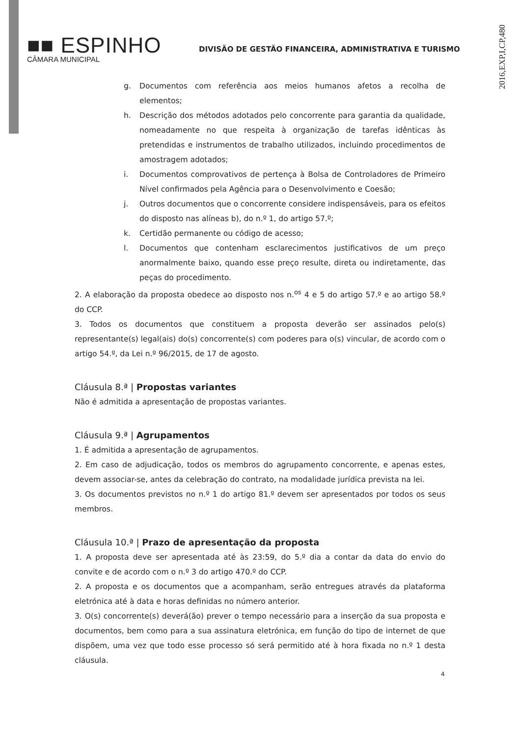2016,EXP,I,CP,480
■■ ESPINHO
CÂMARA MUNICIPAL
DIVISÃO DE GESTÃO FINANCEIRA, ADMINISTRATIVA E TURISMO
g. Documentos com referência aos meios humanos afetos a recolha de elementos;
h. Descrição dos métodos adotados pelo concorrente para garantia da qualidade, nomeadamente no que respeita à organização de tarefas idênticas às pretendidas e instrumentos de trabalho utilizados, incluindo procedimentos de amostragem adotados;
i. Documentos comprovativos de pertença à Bolsa de Controladores de Primeiro Nível confirmados pela Agência para o Desenvolvimento e Coesão;
j. Outros documentos que o concorrente considere indispensáveis, para os efeitos do disposto nas alíneas b), do n.º 1, do artigo 57.º;
k. Certidão permanente ou código de acesso;
l. Documentos que contenham esclarecimentos justificativos de um preço anormalmente baixo, quando esse preço resulte, direta ou indiretamente, das peças do procedimento.
2. A elaboração da proposta obedece ao disposto nos n.<sup>os</sup> 4 e 5 do artigo 57.º e ao artigo 58.º do CCP.
3. Todos os documentos que constituem a proposta deverão ser assinados pelo(s) representante(s) legal(ais) do(s) concorrente(s) com poderes para o(s) vincular, de acordo com o artigo 54.º, da Lei n.º 96/2015, de 17 de agosto.
Cláusula 8.ª | Propostas variantes
Não é admitida a apresentação de propostas variantes.
Cláusula 9.ª | Agrupamentos
1. É admitida a apresentação de agrupamentos.
2. Em caso de adjudicação, todos os membros do agrupamento concorrente, e apenas estes, devem associar-se, antes da celebração do contrato, na modalidade jurídica prevista na lei.
3. Os documentos previstos no n.º 1 do artigo 81.º devem ser apresentados por todos os seus membros.
Cláusula 10.ª | Prazo de apresentação da proposta
1. A proposta deve ser apresentada até às 23:59, do 5.º dia a contar da data do envio do convite e de acordo com o n.º 3 do artigo 470.º do CCP.
2. A proposta e os documentos que a acompanham, serão entregues através da plataforma eletrónica até à data e horas definidas no número anterior.
3. O(s) concorrente(s) deverá(ão) prever o tempo necessário para a inserção da sua proposta e documentos, bem como para a sua assinatura eletrónica, em função do tipo de internet de que dispõem, uma vez que todo esse processo só será permitido até à hora fixada no n.º 1 desta cláusula.
4